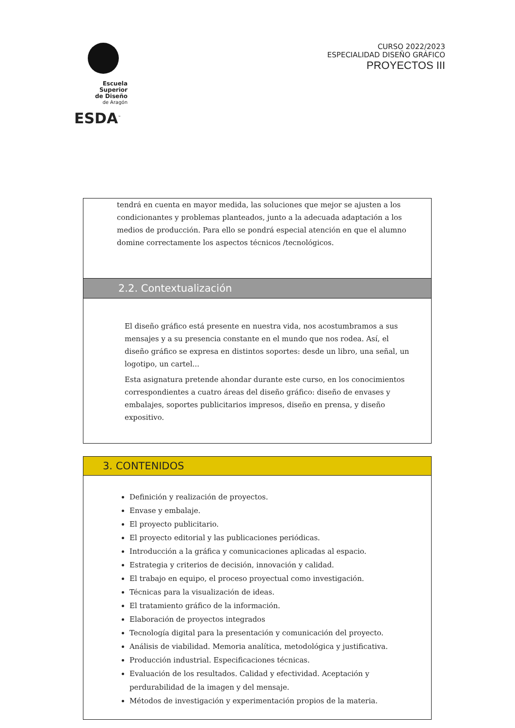Escuela Superior
de Diseño
de Aragón
ESDA<sup>™</sup>
CURSO 2022/2023
ESPECIALIDAD DISEÑO GRÁFICO
PROYECTOS III
tendrá en cuenta en mayor medida, las soluciones que mejor se ajusten a los condicionantes y problemas planteados, junto a la adecuada adaptación a los medios de producción. Para ello se pondrá especial atención en que el alumno domine correctamente los aspectos técnicos /tecnológicos.
2.2. Contextualización
El diseño gráfico está presente en nuestra vida, nos acostumbramos a sus mensajes y a su presencia constante en el mundo que nos rodea. Así, el diseño gráfico se expresa en distintos soportes: desde un libro, una señal, un logotipo, un cartel...
Esta asignatura pretende ahondar durante este curso, en los conocimientos correspondientes a cuatro áreas del diseño gráfico: diseño de envases y embalajes, soportes publicitarios impresos, diseño en prensa, y diseño expositivo.
3. CONTENIDOS
Definición y realización de proyectos.
Envase y embalaje.
El proyecto publicitario.
El proyecto editorial y las publicaciones periódicas.
Introducción a la gráfica y comunicaciones aplicadas al espacio.
Estrategia y criterios de decisión, innovación y calidad.
El trabajo en equipo, el proceso proyectual como investigación.
Técnicas para la visualización de ideas.
El tratamiento gráfico de la información.
Elaboración de proyectos integrados
Tecnología digital para la presentación y comunicación del proyecto.
Análisis de viabilidad. Memoria analítica, metodológica y justificativa.
Producción industrial. Especificaciones técnicas.
Evaluación de los resultados. Calidad y efectividad. Aceptación y perdurabilidad de la imagen y del mensaje.
Métodos de investigación y experimentación propios de la materia.